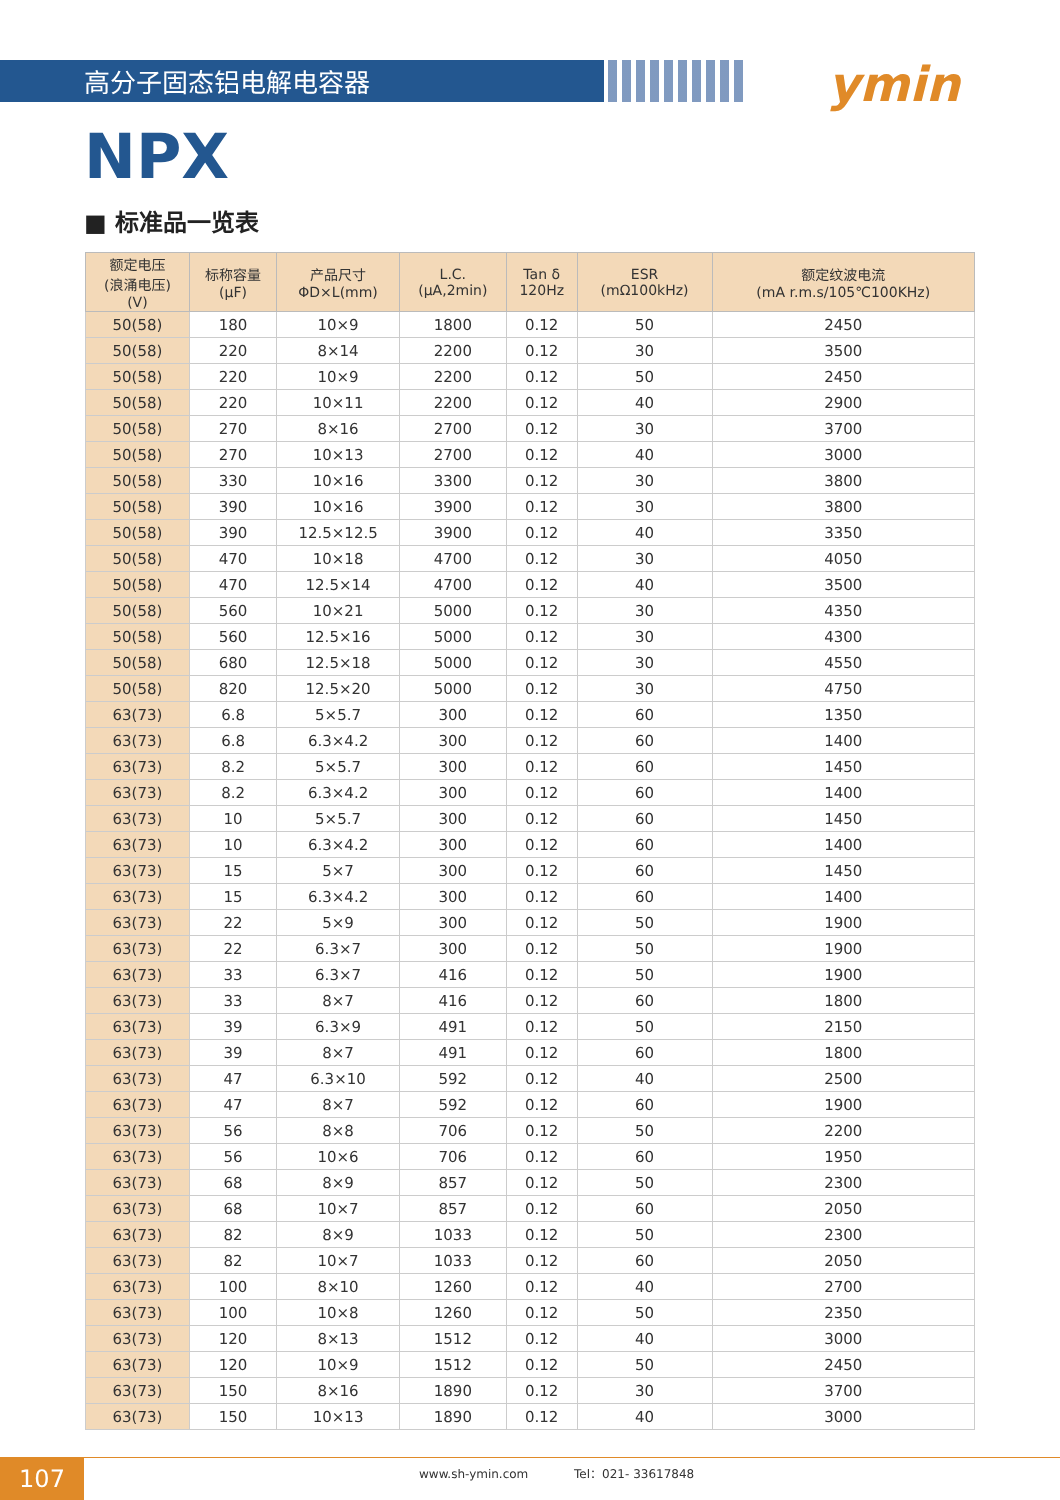高分子固态铝电解电容器
ymin
NPX
■ 标准品一览表
| 额定电压 (浪涌电压) (V) | 标称容量 (μF) | 产品尺寸 ΦD×L(mm) | L.C. (μA,2min) | Tan δ 120Hz | ESR (mΩ100kHz) | 额定纹波电流 (mA r.m.s/105℃100KHz) |
| --- | --- | --- | --- | --- | --- | --- |
| 50(58) | 180 | 10×9 | 1800 | 0.12 | 50 | 2450 |
| 50(58) | 220 | 8×14 | 2200 | 0.12 | 30 | 3500 |
| 50(58) | 220 | 10×9 | 2200 | 0.12 | 50 | 2450 |
| 50(58) | 220 | 10×11 | 2200 | 0.12 | 40 | 2900 |
| 50(58) | 270 | 8×16 | 2700 | 0.12 | 30 | 3700 |
| 50(58) | 270 | 10×13 | 2700 | 0.12 | 40 | 3000 |
| 50(58) | 330 | 10×16 | 3300 | 0.12 | 30 | 3800 |
| 50(58) | 390 | 10×16 | 3900 | 0.12 | 30 | 3800 |
| 50(58) | 390 | 12.5×12.5 | 3900 | 0.12 | 40 | 3350 |
| 50(58) | 470 | 10×18 | 4700 | 0.12 | 30 | 4050 |
| 50(58) | 470 | 12.5×14 | 4700 | 0.12 | 40 | 3500 |
| 50(58) | 560 | 10×21 | 5000 | 0.12 | 30 | 4350 |
| 50(58) | 560 | 12.5×16 | 5000 | 0.12 | 30 | 4300 |
| 50(58) | 680 | 12.5×18 | 5000 | 0.12 | 30 | 4550 |
| 50(58) | 820 | 12.5×20 | 5000 | 0.12 | 30 | 4750 |
| 63(73) | 6.8 | 5×5.7 | 300 | 0.12 | 60 | 1350 |
| 63(73) | 6.8 | 6.3×4.2 | 300 | 0.12 | 60 | 1400 |
| 63(73) | 8.2 | 5×5.7 | 300 | 0.12 | 60 | 1450 |
| 63(73) | 8.2 | 6.3×4.2 | 300 | 0.12 | 60 | 1400 |
| 63(73) | 10 | 5×5.7 | 300 | 0.12 | 60 | 1450 |
| 63(73) | 10 | 6.3×4.2 | 300 | 0.12 | 60 | 1400 |
| 63(73) | 15 | 5×7 | 300 | 0.12 | 60 | 1450 |
| 63(73) | 15 | 6.3×4.2 | 300 | 0.12 | 60 | 1400 |
| 63(73) | 22 | 5×9 | 300 | 0.12 | 50 | 1900 |
| 63(73) | 22 | 6.3×7 | 300 | 0.12 | 50 | 1900 |
| 63(73) | 33 | 6.3×7 | 416 | 0.12 | 50 | 1900 |
| 63(73) | 33 | 8×7 | 416 | 0.12 | 60 | 1800 |
| 63(73) | 39 | 6.3×9 | 491 | 0.12 | 50 | 2150 |
| 63(73) | 39 | 8×7 | 491 | 0.12 | 60 | 1800 |
| 63(73) | 47 | 6.3×10 | 592 | 0.12 | 40 | 2500 |
| 63(73) | 47 | 8×7 | 592 | 0.12 | 60 | 1900 |
| 63(73) | 56 | 8×8 | 706 | 0.12 | 50 | 2200 |
| 63(73) | 56 | 10×6 | 706 | 0.12 | 60 | 1950 |
| 63(73) | 68 | 8×9 | 857 | 0.12 | 50 | 2300 |
| 63(73) | 68 | 10×7 | 857 | 0.12 | 60 | 2050 |
| 63(73) | 82 | 8×9 | 1033 | 0.12 | 50 | 2300 |
| 63(73) | 82 | 10×7 | 1033 | 0.12 | 60 | 2050 |
| 63(73) | 100 | 8×10 | 1260 | 0.12 | 40 | 2700 |
| 63(73) | 100 | 10×8 | 1260 | 0.12 | 50 | 2350 |
| 63(73) | 120 | 8×13 | 1512 | 0.12 | 40 | 3000 |
| 63(73) | 120 | 10×9 | 1512 | 0.12 | 50 | 2450 |
| 63(73) | 150 | 8×16 | 1890 | 0.12 | 30 | 3700 |
| 63(73) | 150 | 10×13 | 1890 | 0.12 | 40 | 3000 |
107
www.sh-ymin.com Tel：021- 33617848